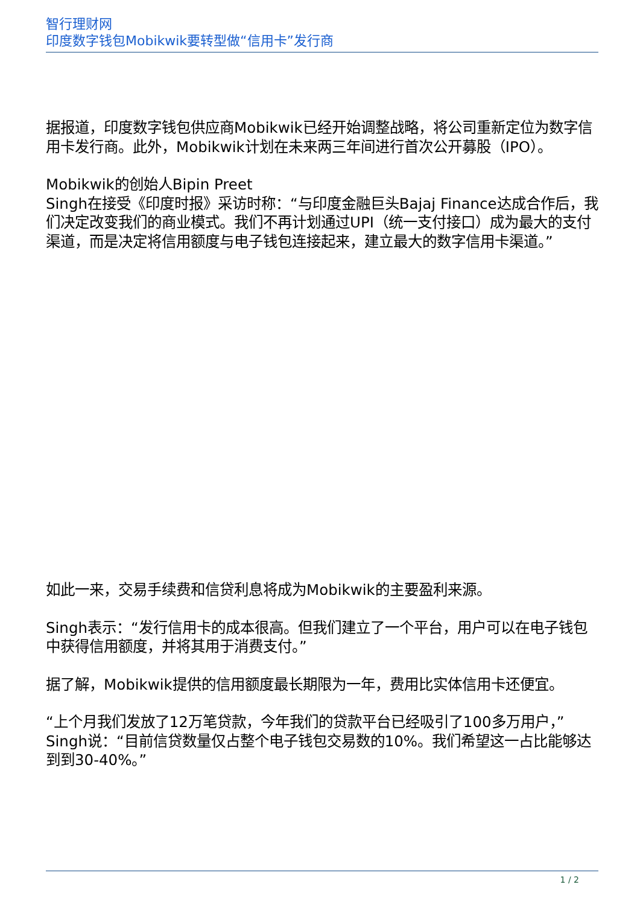智行理财网
印度数字钱包Mobikwik要转型做“信用卡”发行商
据报道，印度数字钱包供应商Mobikwik已经开始调整战略，将公司重新定位为数字信用卡发行商。此外，Mobikwik计划在未来两三年间进行首次公开募股（IPO）。
Mobikwik的创始人Bipin Preet
Singh在接受《印度时报》采访时称：“与印度金融巨头Bajaj Finance达成合作后，我们决定改变我们的商业模式。我们不再计划通过UPI（统一支付接口）成为最大的支付渠道，而是决定将信用额度与电子钱包连接起来，建立最大的数字信用卡渠道。”
如此一来，交易手续费和信贷利息将成为Mobikwik的主要盈利来源。
Singh表示：“发行信用卡的成本很高。但我们建立了一个平台，用户可以在电子钱包中获得信用额度，并将其用于消费支付。”
据了解，Mobikwik提供的信用额度最长期限为一年，费用比实体信用卡还便宜。
“上个月我们发放了12万笔贷款，今年我们的贷款平台已经吸引了100多万用户，”Singh说：“目前信贷数量仅占整个电子钱包交易数的10%。我们希望这一占比能够达到到30-40%。”
1 / 2